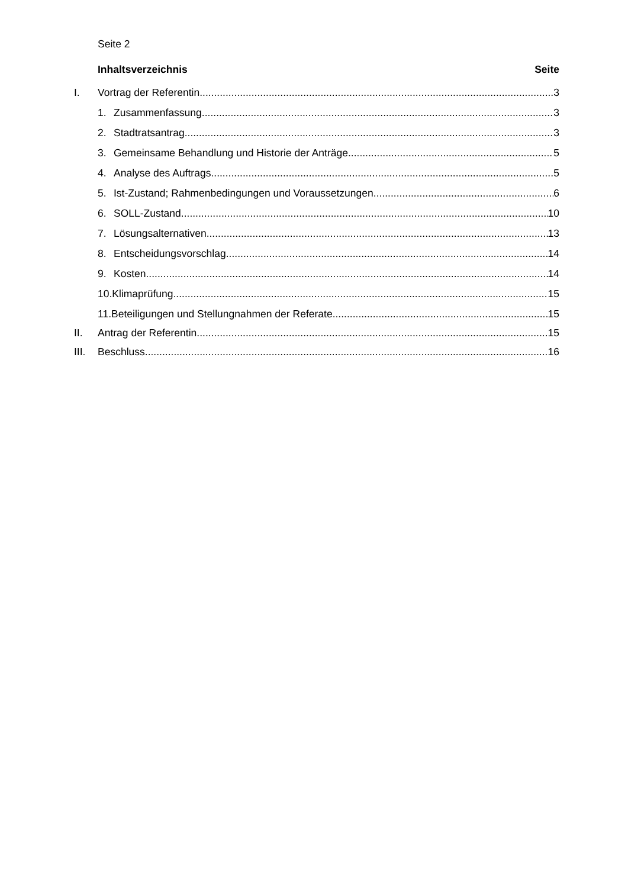Seite 2
Inhaltsverzeichnis Seite
I. Vortrag der Referentin 3
1. Zusammenfassung 3
2. Stadtratsantrag 3
3. Gemeinsame Behandlung und Historie der Anträge 5
4. Analyse des Auftrags 5
5. Ist-Zustand; Rahmenbedingungen und Voraussetzungen 6
6. SOLL-Zustand 10
7. Lösungsalternativen 13
8. Entscheidungsvorschlag 14
9. Kosten 14
10.Klimaprüfung 15
11.Beteiligungen und Stellungnahmen der Referate 15
II. Antrag der Referentin 15
III. Beschluss 16